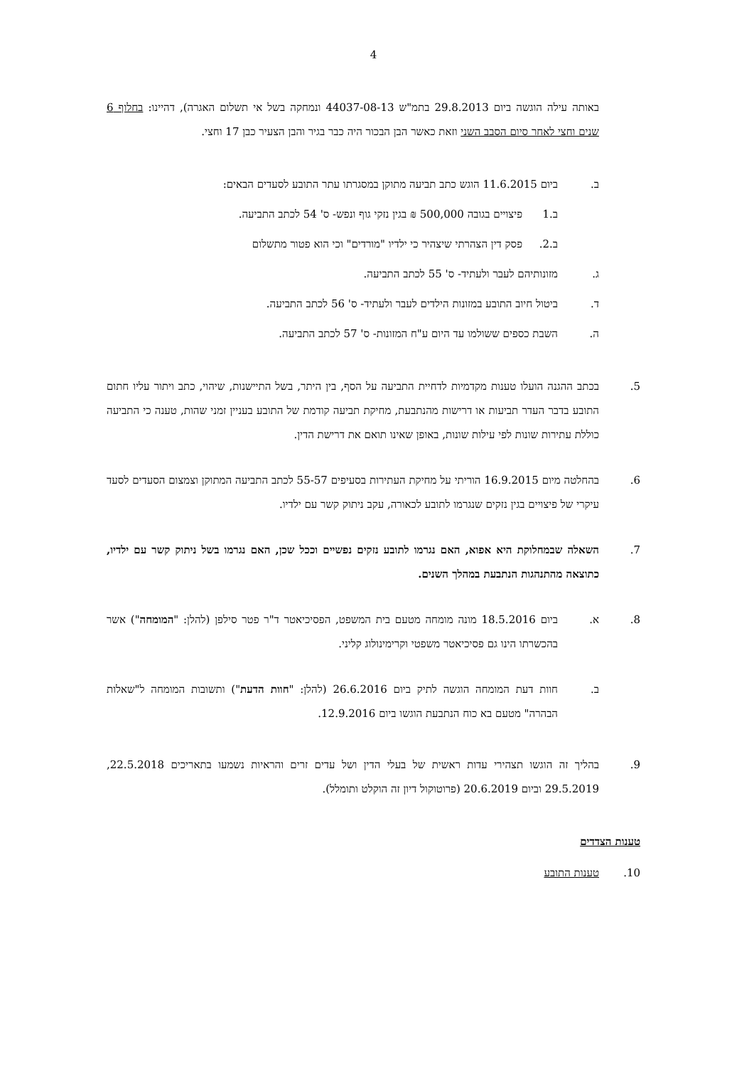4
באותה עילה הוגשה ביום 29.8.2013 בתמ"ש 44037-08-13 ונמחקה בשל אי תשלום האגרה), דהיינו: בחלוף 6 שנים וחצי לאחר סיום הסבב השני וזאת כאשר הבן הבכור היה כבר בגיר והבן הצעיר כבן 17 וחצי.
ב. ביום 11.6.2015 הוגש כתב תביעה מתוקן במסגרתו עתר התובע לסעדים הבאים:
ב.1 פיצויים בגובה 500,000 ₪ בגין נזקי גוף ונפש- ס' 54 לכתב התביעה.
ב.2. פסק דין הצהרתי שיצהיר כי ילדיו "מורדים" וכי הוא פטור מתשלום
ג. מזונותיהם לעבר ולעתיד- ס' 55 לכתב התביעה.
ד. ביטול חיוב התובע במזונות הילדים לעבר ולעתיד- ס' 56 לכתב התביעה.
ה. השבת כספים ששולמו עד היום ע"ח המזונות- ס' 57 לכתב התביעה.
5. בכתב ההגנה הועלו טענות מקדמיות לדחיית התביעה על הסף, בין היתר, בשל התיישנות, שיהוי, כתב ויתור עליו חתום התובע בדבר העדר תביעות או דרישות מהנתבעת, מחיקת תביעה קודמת של התובע בעניין זמני שהות, טענה כי התביעה כוללת עתירות שונות לפי עילות שונות, באופן שאינו תואם את דרישת הדין.
6. בהחלטה מיום 16.9.2015 הוריתי על מחיקת העתירות בסעיפים 55-57 לכתב התביעה המתוקן וצמצום הסעדים לסעד עיקרי של פיצויים בגין נזקים שנגרמו לתובע לכאורה, עקב ניתוק קשר עם ילדיו.
7. השאלה שבמחלוקת היא אפוא, האם נגרמו לתובע נזקים נפשיים וככל שכן, האם נגרמו בשל ניתוק קשר עם ילדיו, כתוצאה מהתנהגות הנתבעת במהלך השנים.
8. א. ביום 18.5.2016 מונה מומחה מטעם בית המשפט, הפסיכיאטר ד"ר פטר סילפן (להלן: "המומחה") אשר בהכשרתו הינו גם פסיכיאטר משפטי וקרימינולוג קליני.
ב. חוות דעת המומחה הוגשה לתיק ביום 26.6.2016 (להלן: "חוות הדעת") ותשובות המומחה ל"שאלות הבהרה" מטעם בא כוח הנתבעת הוגשו ביום 12.9.2016.
9. בהליך זה הוגשו תצהירי עדות ראשית של בעלי הדין ושל עדים זרים והראיות נשמעו בתאריכים 22.5.2018, 29.5.2019 וביום 20.6.2019 (פרוטוקול דיון זה הוקלט ותומלל).
טענות הצדדים
10. טענות התובע